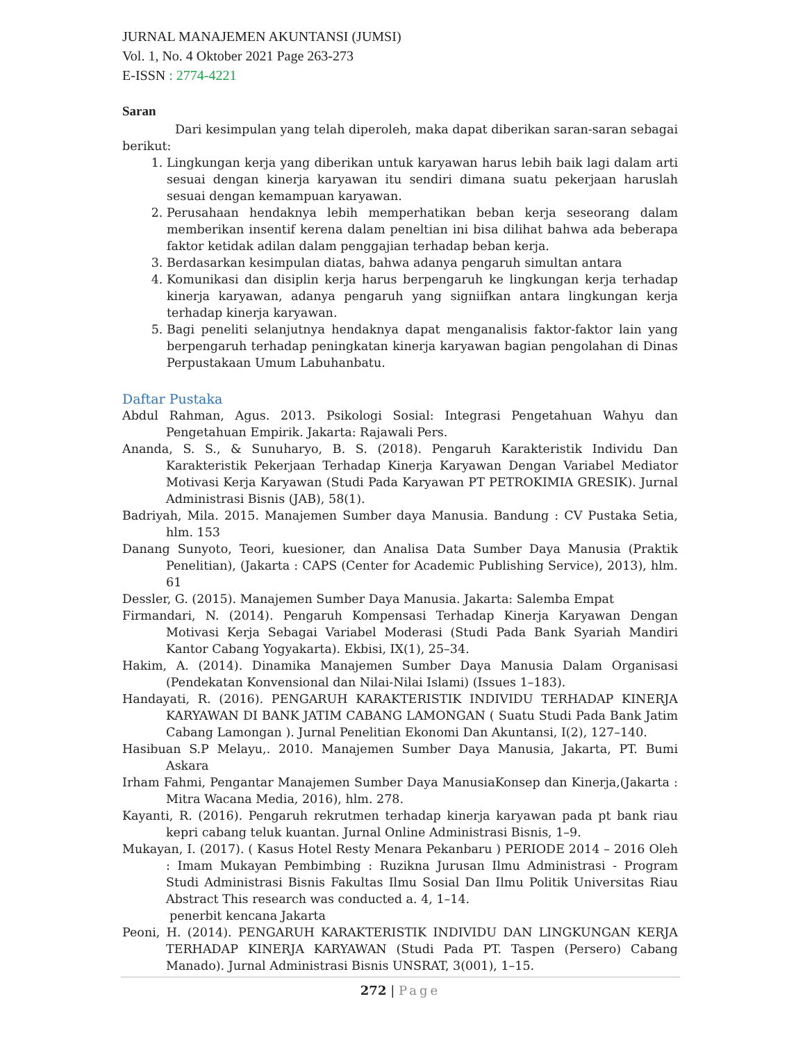JURNAL MANAJEMEN AKUNTANSI (JUMSI)
Vol. 1, No. 4 Oktober 2021 Page 263-273
E-ISSN : 2774-4221
Saran
Dari kesimpulan yang telah diperoleh, maka dapat diberikan saran-saran sebagai berikut:
1. Lingkungan kerja yang diberikan untuk karyawan harus lebih baik lagi dalam arti sesuai dengan kinerja karyawan itu sendiri dimana suatu pekerjaan haruslah sesuai dengan kemampuan karyawan.
2. Perusahaan hendaknya lebih memperhatikan beban kerja seseorang dalam memberikan insentif kerena dalam peneltian ini bisa dilihat bahwa ada beberapa faktor ketidak adilan dalam penggajian terhadap beban kerja.
3. Berdasarkan kesimpulan diatas, bahwa adanya pengaruh simultan antara
4. Komunikasi dan disiplin kerja harus berpengaruh ke lingkungan kerja terhadap kinerja karyawan, adanya pengaruh yang signiifkan antara lingkungan kerja terhadap kinerja karyawan.
5. Bagi peneliti selanjutnya hendaknya dapat menganalisis faktor-faktor lain yang berpengaruh terhadap peningkatan kinerja karyawan bagian pengolahan di Dinas Perpustakaan Umum Labuhanbatu.
Daftar Pustaka
Abdul Rahman, Agus. 2013. Psikologi Sosial: Integrasi Pengetahuan Wahyu dan Pengetahuan Empirik. Jakarta: Rajawali Pers.
Ananda, S. S., & Sunuharyo, B. S. (2018). Pengaruh Karakteristik Individu Dan Karakteristik Pekerjaan Terhadap Kinerja Karyawan Dengan Variabel Mediator Motivasi Kerja Karyawan (Studi Pada Karyawan PT PETROKIMIA GRESIK). Jurnal Administrasi Bisnis (JAB), 58(1).
Badriyah, Mila. 2015. Manajemen Sumber daya Manusia. Bandung : CV Pustaka Setia, hlm. 153
Danang Sunyoto, Teori, kuesioner, dan Analisa Data Sumber Daya Manusia (Praktik Penelitian), (Jakarta : CAPS (Center for Academic Publishing Service), 2013), hlm. 61
Dessler, G. (2015). Manajemen Sumber Daya Manusia. Jakarta: Salemba Empat
Firmandari, N. (2014). Pengaruh Kompensasi Terhadap Kinerja Karyawan Dengan Motivasi Kerja Sebagai Variabel Moderasi (Studi Pada Bank Syariah Mandiri Kantor Cabang Yogyakarta). Ekbisi, IX(1), 25–34.
Hakim, A. (2014). Dinamika Manajemen Sumber Daya Manusia Dalam Organisasi (Pendekatan Konvensional dan Nilai-Nilai Islami) (Issues 1–183).
Handayati, R. (2016). PENGARUH KARAKTERISTIK INDIVIDU TERHADAP KINERJA KARYAWAN DI BANK JATIM CABANG LAMONGAN ( Suatu Studi Pada Bank Jatim Cabang Lamongan ). Jurnal Penelitian Ekonomi Dan Akuntansi, I(2), 127–140.
Hasibuan S.P Melayu,. 2010. Manajemen Sumber Daya Manusia, Jakarta, PT. Bumi Askara
Irham Fahmi, Pengantar Manajemen Sumber Daya ManusiaKonsep dan Kinerja,(Jakarta : Mitra Wacana Media, 2016), hlm. 278.
Kayanti, R. (2016). Pengaruh rekrutmen terhadap kinerja karyawan pada pt bank riau kepri cabang teluk kuantan. Jurnal Online Administrasi Bisnis, 1–9.
Mukayan, I. (2017). ( Kasus Hotel Resty Menara Pekanbaru ) PERIODE 2014 – 2016 Oleh : Imam Mukayan Pembimbing : Ruzikna Jurusan Ilmu Administrasi - Program Studi Administrasi Bisnis Fakultas Ilmu Sosial Dan Ilmu Politik Universitas Riau Abstract This research was conducted a. 4, 1–14.
penerbit kencana Jakarta
Peoni, H. (2014). PENGARUH KARAKTERISTIK INDIVIDU DAN LINGKUNGAN KERJA TERHADAP KINERJA KARYAWAN (Studi Pada PT. Taspen (Persero) Cabang Manado). Jurnal Administrasi Bisnis UNSRAT, 3(001), 1–15.
272 | Page